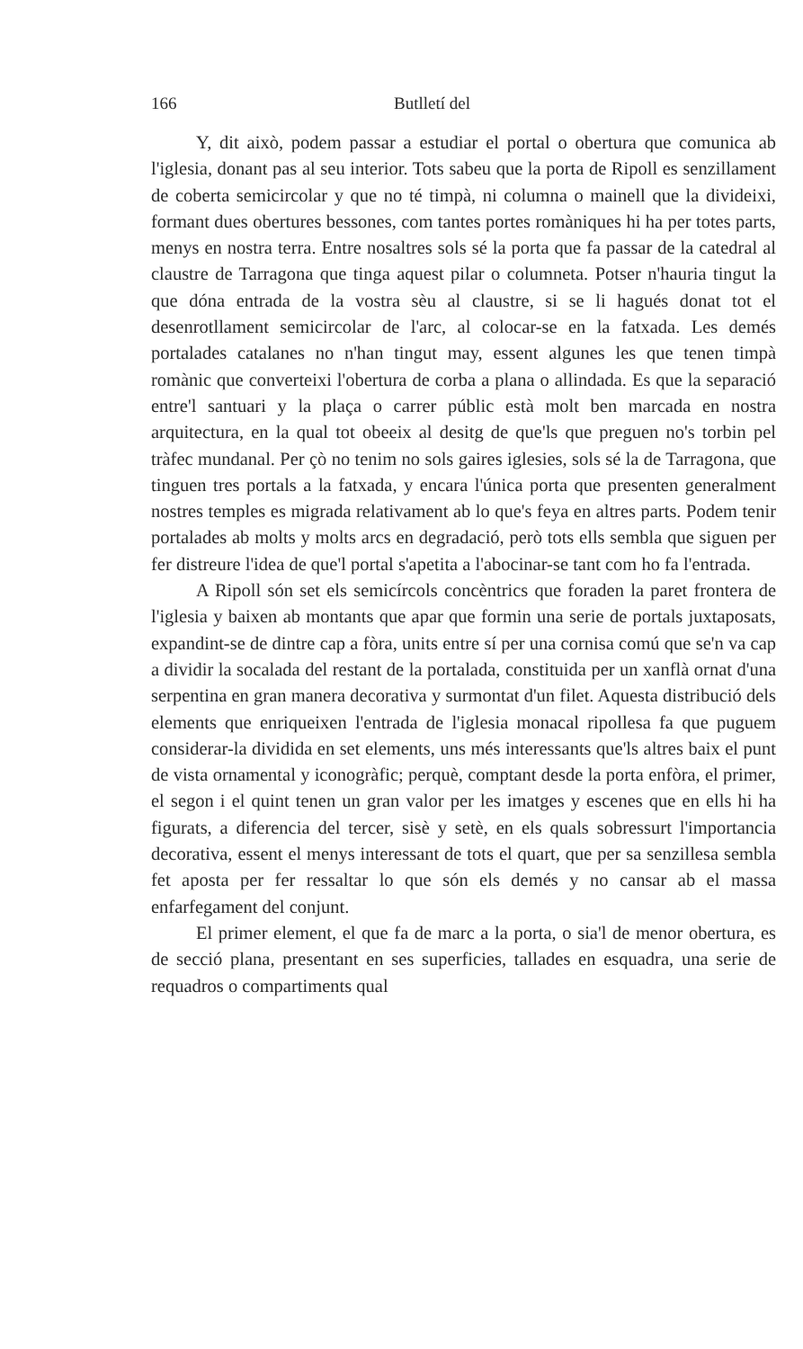166 Butlletí del
Y, dit això, podem passar a estudiar el portal o obertura que comunica ab l'iglesia, donant pas al seu interior. Tots sabeu que la porta de Ripoll es senzillament de coberta semicircolar y que no té timpà, ni columna o mainell que la divideixi, formant dues obertures bessones, com tantes portes romàniques hi ha per totes parts, menys en nostra terra. Entre nosaltres sols sé la porta que fa passar de la catedral al claustre de Tarragona que tinga aquest pilar o columneta. Potser n'hauria tingut la que dóna entrada de la vostra sèu al claustre, si se li hagués donat tot el desenrotllament semicircolar de l'arc, al colocar-se en la fatxada. Les demés portalades catalanes no n'han tingut may, essent algunes les que tenen timpà romànic que converteixi l'obertura de corba a plana o allindada. Es que la separació entre'l santuari y la plaça o carrer públic està molt ben marcada en nostra arquitectura, en la qual tot obeeix al desitg de que'ls que preguen no's torbin pel tràfec mundanal. Per çò no tenim no sols gaires iglesies, sols sé la de Tarragona, que tinguen tres portals a la fatxada, y encara l'única porta que presenten generalment nostres temples es migrada relativament ab lo que's feya en altres parts. Podem tenir portalades ab molts y molts arcs en degradació, però tots ells sembla que siguen per fer distreure l'idea de que'l portal s'apetita a l'abocinar-se tant com ho fa l'entrada.
A Ripoll són set els semicírcols concèntrics que foraden la paret frontera de l'iglesia y baixen ab montants que apar que formin una serie de portals juxtaposats, expandint-se de dintre cap a fòra, units entre sí per una cornisa comú que se'n va cap a dividir la socalada del restant de la portalada, constituida per un xanflà ornat d'una serpentina en gran manera decorativa y surmontat d'un filet. Aquesta distribució dels elements que enriqueixen l'entrada de l'iglesia monacal ripollesa fa que puguem considerar-la dividida en set elements, uns més interessants que'ls altres baix el punt de vista ornamental y iconogràfic; perquè, comptant desde la porta enfòra, el primer, el segon i el quint tenen un gran valor per les imatges y escenes que en ells hi ha figurats, a diferencia del tercer, sisè y setè, en els quals sobressurt l'importancia decorativa, essent el menys interessant de tots el quart, que per sa senzillesa sembla fet aposta per fer ressaltar lo que són els demés y no cansar ab el massa enfarfegament del conjunt.
El primer element, el que fa de marc a la porta, o sia'l de menor obertura, es de secció plana, presentant en ses superficies, tallades en esquadra, una serie de requadros o compartiments qual